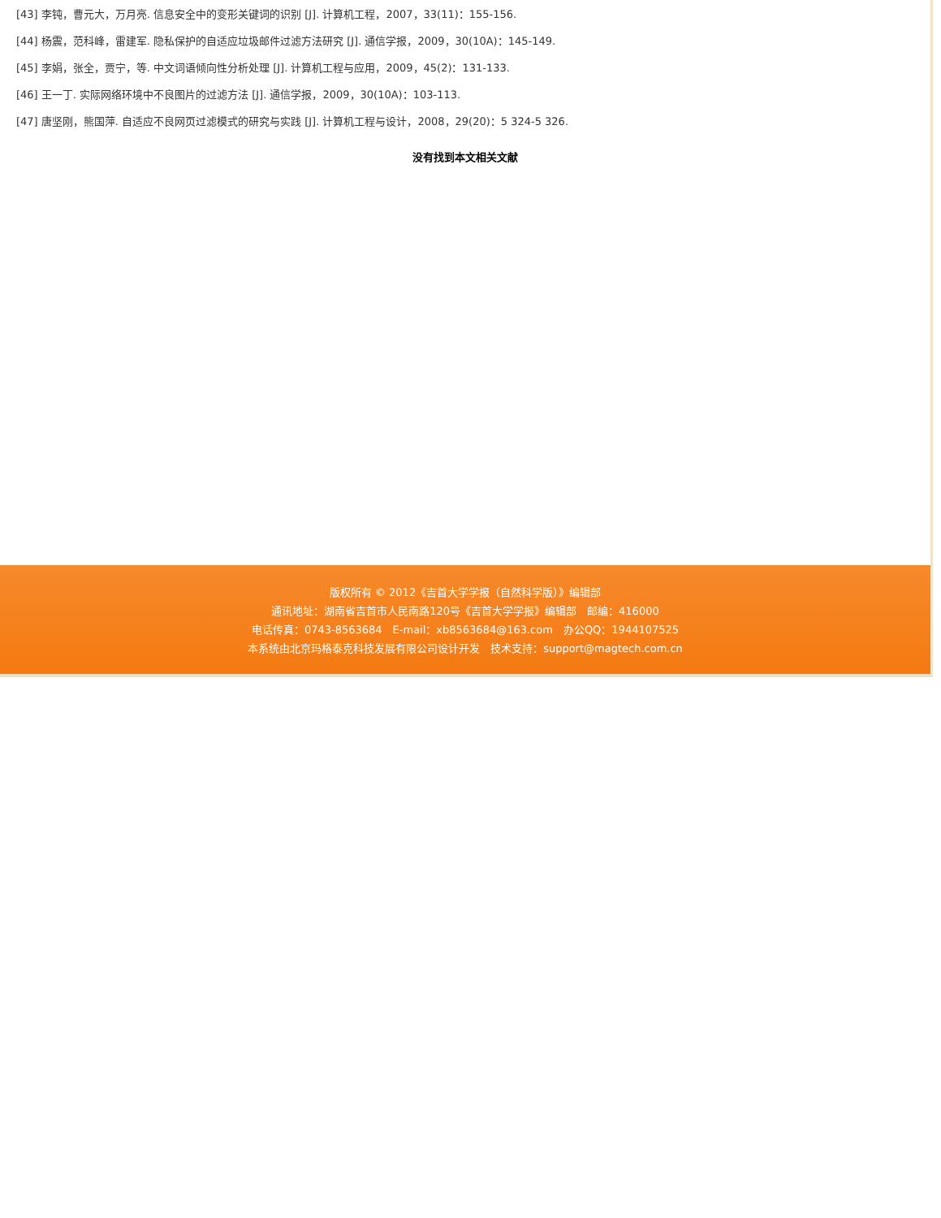[43] 李钝，曹元大，万月亮. 信息安全中的变形关键词的识别 [J]. 计算机工程，2007，33(11)：155-156.
[44] 杨震，范科峰，雷建军. 隐私保护的自适应垃圾邮件过滤方法研究 [J]. 通信学报，2009，30(10A)：145-149.
[45] 李娟，张全，贾宁，等. 中文词语倾向性分析处理 [J]. 计算机工程与应用，2009，45(2)：131-133.
[46] 王一丁. 实际网络环境中不良图片的过滤方法 [J]. 通信学报，2009，30(10A)：103-113.
[47] 唐坚刚，熊国萍. 自适应不良网页过滤模式的研究与实践 [J]. 计算机工程与设计，2008，29(20)：5 324-5 326.
没有找到本文相关文献
版权所有 © 2012《吉首大学学报（自然科学版）》编辑部
通讯地址：湖南省吉首市人民南路120号《吉首大学学报》编辑部　邮编：416000
电话传真：0743-8563684　E-mail：xb8563684@163.com　办公QQ：1944107525
本系统由北京玛格泰克科技发展有限公司设计开发　技术支持：support@magtech.com.cn